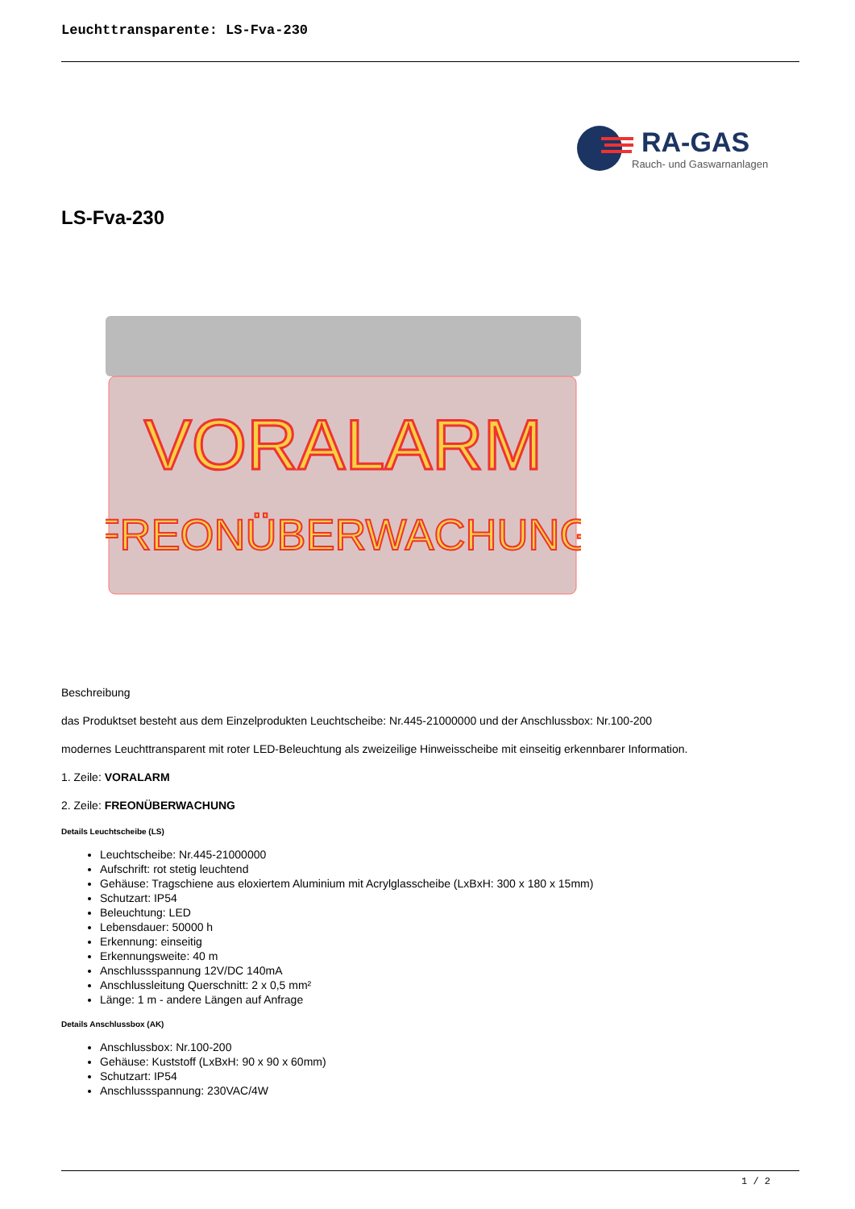Leuchttransparente: LS-Fva-230
RA-GAS
Rauch- und Gaswarnanlagen
LS-Fva-230
VORALARM
FREONÜBERWACHUNG
Beschreibung
das Produktset besteht aus dem Einzelprodukten Leuchtscheibe: Nr.445-21000000 und der Anschlussbox: Nr.100-200
modernes Leuchttransparent mit roter LED-Beleuchtung als zweizeilige Hinweisscheibe mit einseitig erkennbarer Information.
1. Zeile: VORALARM
2. Zeile: FREONÜBERWACHUNG
Details Leuchtscheibe (LS)
Leuchtscheibe: Nr.445-21000000
Aufschrift: rot stetig leuchtend
Gehäuse: Tragschiene aus eloxiertem Aluminium mit Acrylglasscheibe (LxBxH: 300 x 180 x 15mm)
Schutzart: IP54
Beleuchtung: LED
Lebensdauer: 50000 h
Erkennung: einseitig
Erkennungsweite: 40 m
Anschlussspannung 12V/DC 140mA
Anschlussleitung Querschnitt: 2 x 0,5 mm²
Länge: 1 m - andere Längen auf Anfrage
Details Anschlussbox (AK)
Anschlussbox: Nr.100-200
Gehäuse: Kuststoff (LxBxH: 90 x 90 x 60mm)
Schutzart: IP54
Anschlussspannung: 230VAC/4W
1 / 2